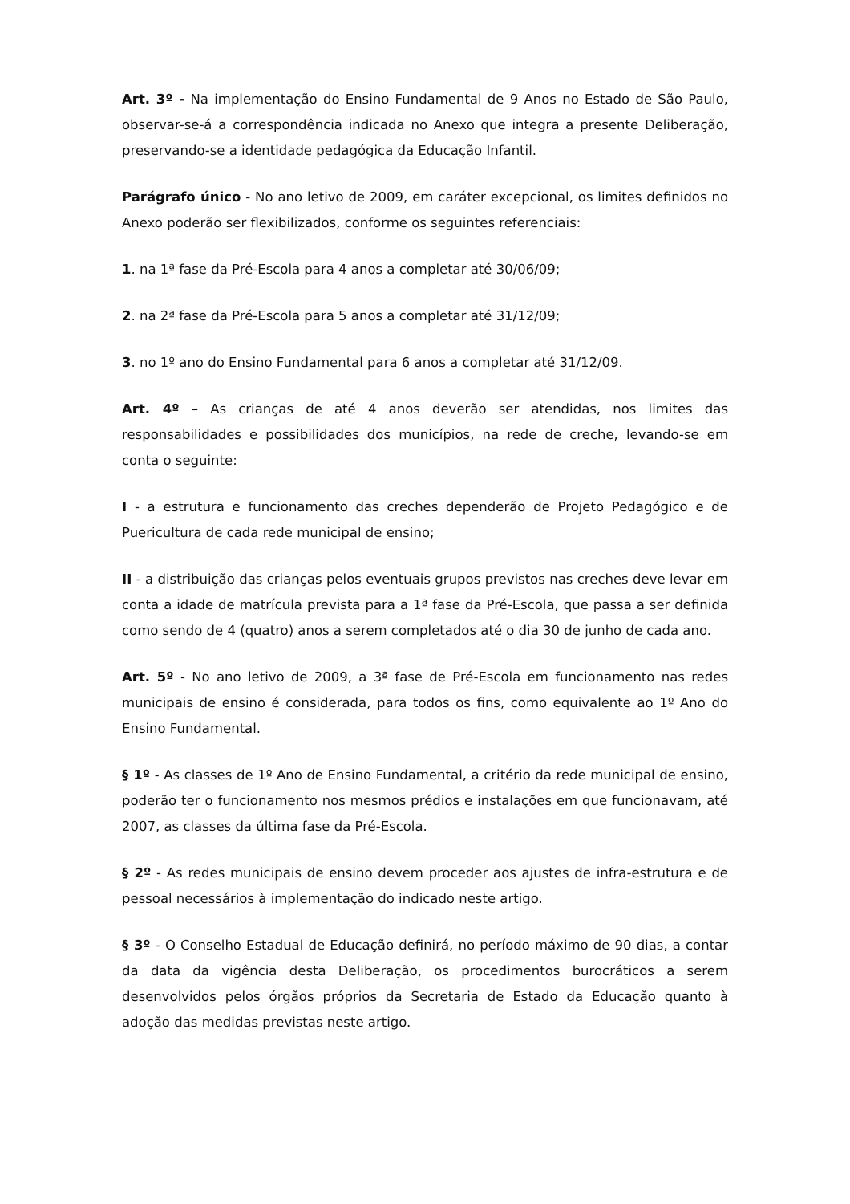Art. 3º - Na implementação do Ensino Fundamental de 9 Anos no Estado de São Paulo, observar-se-á a correspondência indicada no Anexo que integra a presente Deliberação, preservando-se a identidade pedagógica da Educação Infantil.
Parágrafo único - No ano letivo de 2009, em caráter excepcional, os limites definidos no Anexo poderão ser flexibilizados, conforme os seguintes referenciais:
1. na 1ª fase da Pré-Escola para 4 anos a completar até 30/06/09;
2. na 2ª fase da Pré-Escola para 5 anos a completar até 31/12/09;
3. no 1º ano do Ensino Fundamental para 6 anos a completar até 31/12/09.
Art. 4º – As crianças de até 4 anos deverão ser atendidas, nos limites das responsabilidades e possibilidades dos municípios, na rede de creche, levando-se em conta o seguinte:
I - a estrutura e funcionamento das creches dependerão de Projeto Pedagógico e de Puericultura de cada rede municipal de ensino;
II - a distribuição das crianças pelos eventuais grupos previstos nas creches deve levar em conta a idade de matrícula prevista para a 1ª fase da Pré-Escola, que passa a ser definida como sendo de 4 (quatro) anos a serem completados até o dia 30 de junho de cada ano.
Art. 5º - No ano letivo de 2009, a 3ª fase de Pré-Escola em funcionamento nas redes municipais de ensino é considerada, para todos os fins, como equivalente ao 1º Ano do Ensino Fundamental.
§ 1º - As classes de 1º Ano de Ensino Fundamental, a critério da rede municipal de ensino, poderão ter o funcionamento nos mesmos prédios e instalações em que funcionavam, até 2007, as classes da última fase da Pré-Escola.
§ 2º - As redes municipais de ensino devem proceder aos ajustes de infra-estrutura e de pessoal necessários à implementação do indicado neste artigo.
§ 3º - O Conselho Estadual de Educação definirá, no período máximo de 90 dias, a contar da data da vigência desta Deliberação, os procedimentos burocráticos a serem desenvolvidos pelos órgãos próprios da Secretaria de Estado da Educação quanto à adoção das medidas previstas neste artigo.